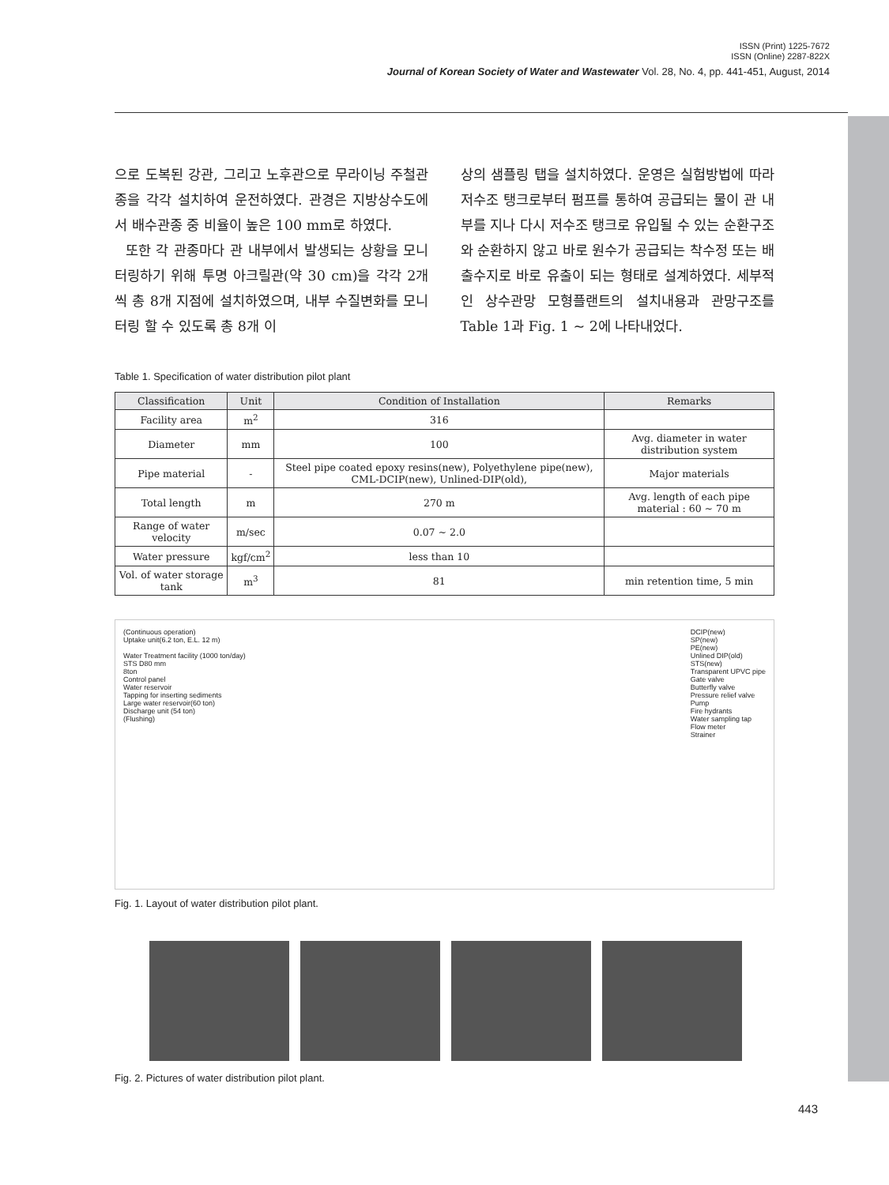ISSN (Print) 1225-7672
ISSN (Online) 2287-822X
Journal of Korean Society of Water and Wastewater Vol. 28, No. 4, pp. 441-451, August, 2014
으로 도복된 강관, 그리고 노후관으로 무라이닝 주철관종을 각각 설치하여 운전하였다. 관경은 지방상수도에서 배수관종 중 비율이 높은 100 mm로 하였다.
또한 각 관종마다 관 내부에서 발생되는 상황을 모니터링하기 위해 투명 아크릴관(약 30 cm)을 각각 2개씩 총 8개 지점에 설치하였으며, 내부 수질변화를 모니터링 할 수 있도록 총 8개 이
상의 샘플링 탭을 설치하였다. 운영은 실험방법에 따라 저수조 탱크로부터 펌프를 통하여 공급되는 물이 관 내부를 지나 다시 저수조 탱크로 유입될 수 있는 순환구조와 순환하지 않고 바로 원수가 공급되는 착수정 또는 배출수지로 바로 유출이 되는 형태로 설계하였다. 세부적인 상수관망 모형플랜트의 설치내용과 관망구조를 Table 1과 Fig. 1 ~ 2에 나타내었다.
Table 1. Specification of water distribution pilot plant
| Classification | Unit | Condition of Installation | Remarks |
| --- | --- | --- | --- |
| Facility area | m<sup>2</sup> | 316 | |
| Diameter | mm | 100 | Avg. diameter in water distribution system |
| Pipe material | - | Steel pipe coated epoxy resins(new), Polyethylene pipe(new), CML-DCIP(new), Unlined-DIP(old), | Major materials |
| Total length | m | 270 m | Avg. length of each pipe material : 60 ~ 70 m |
| Range of water velocity | m/sec | 0.07 ~ 2.0 | |
| Water pressure | kgf/cm<sup>2</sup> | less than 10 | |
| Vol. of water storage tank | m<sup>3</sup> | 81 | min retention time, 5 min |
(Continuous operation)
Uptake unit(6.2 ton, E.L. 12 m)
Water Treatment facility (1000 ton/day)
STS D80 mm
8ton
Control panel
Water reservoir
Tapping for inserting sediments
Large water reservoir(60 ton)
Discharge unit (54 ton)
(Flushing)
DCIP(new)
SP(new)
PE(new)
Unlined DIP(old)
STS(new)
Transparent UPVC pipe
Gate valve
Butterfly valve
Pressure relief valve
Pump
Fire hydrants
Water sampling tap
Flow meter
Strainer
Fig. 1. Layout of water distribution pilot plant.
Fig. 2. Pictures of water distribution pilot plant.
443